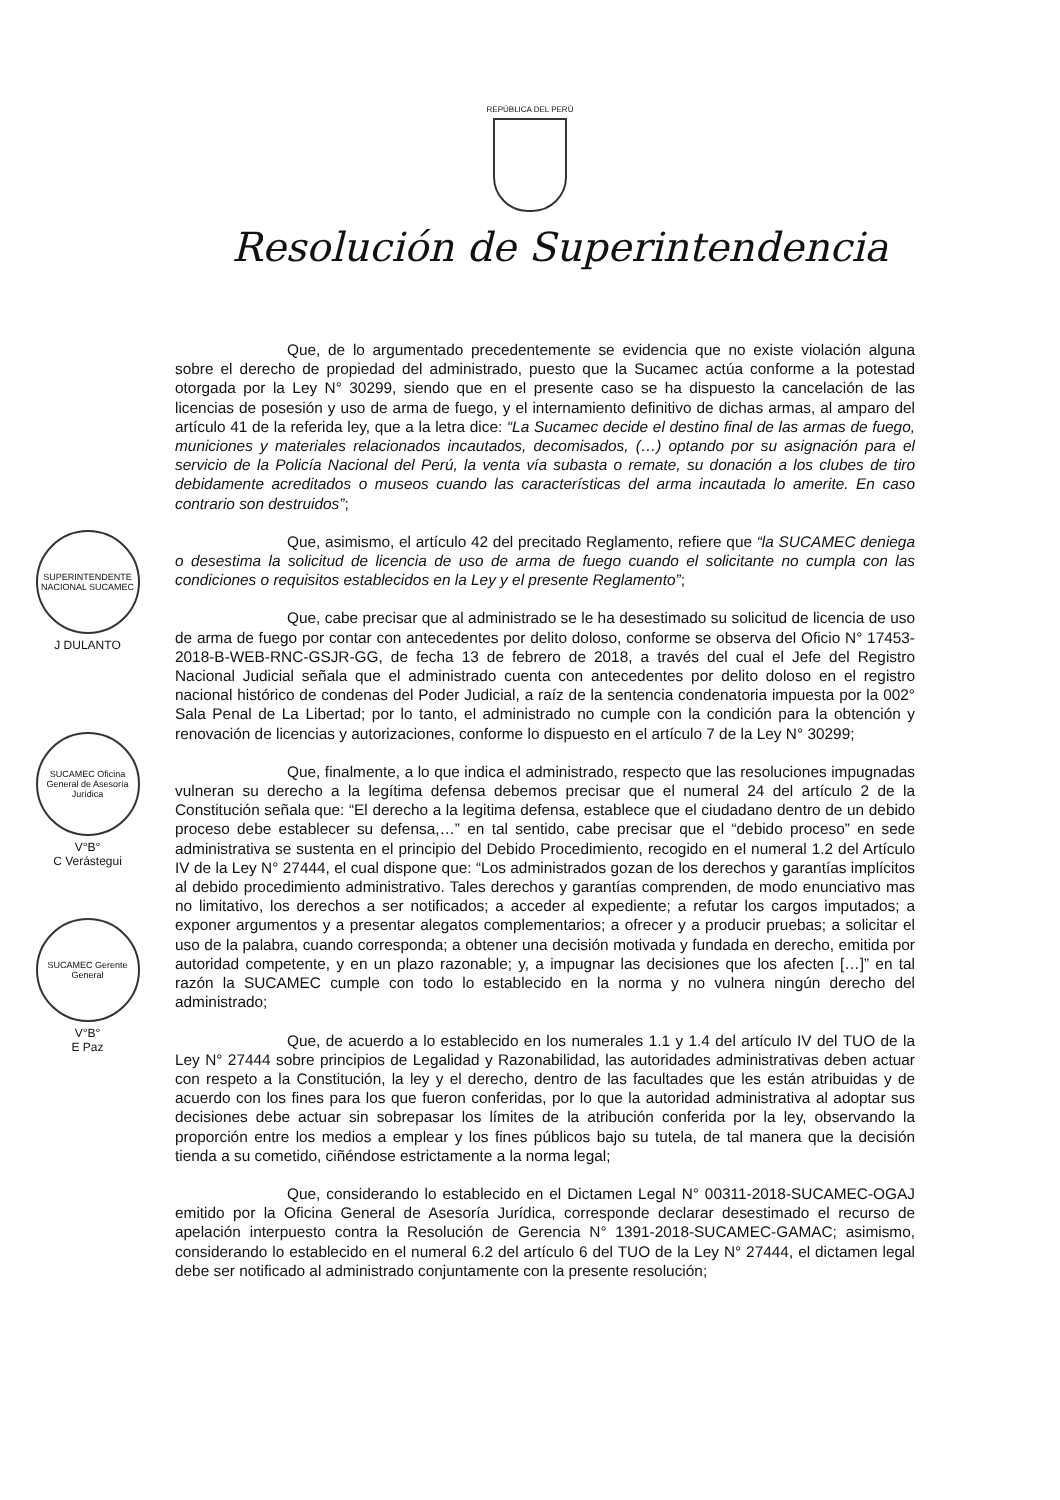REPÚBLICA DEL PERÚ
Resolución de Superintendencia
SUPERINTENDENTE NACIONAL SUCAMEC
J DULANTO
SUCAMEC Oficina General de Asesoría Jurídica
V°B°
C Verástegui
SUCAMEC Gerente General
V°B°
E Paz
Que, de lo argumentado precedentemente se evidencia que no existe violación alguna sobre el derecho de propiedad del administrado, puesto que la Sucamec actúa conforme a la potestad otorgada por la Ley N° 30299, siendo que en el presente caso se ha dispuesto la cancelación de las licencias de posesión y uso de arma de fuego, y el internamiento definitivo de dichas armas, al amparo del artículo 41 de la referida ley, que a la letra dice: “La Sucamec decide el destino final de las armas de fuego, municiones y materiales relacionados incautados, decomisados, (…) optando por su asignación para el servicio de la Policía Nacional del Perú, la venta vía subasta o remate, su donación a los clubes de tiro debidamente acreditados o museos cuando las características del arma incautada lo amerite. En caso contrario son destruidos”;
Que, asimismo, el artículo 42 del precitado Reglamento, refiere que “la SUCAMEC deniega o desestima la solicitud de licencia de uso de arma de fuego cuando el solicitante no cumpla con las condiciones o requisitos establecidos en la Ley y el presente Reglamento”;
Que, cabe precisar que al administrado se le ha desestimado su solicitud de licencia de uso de arma de fuego por contar con antecedentes por delito doloso, conforme se observa del Oficio N° 17453-2018-B-WEB-RNC-GSJR-GG, de fecha 13 de febrero de 2018, a través del cual el Jefe del Registro Nacional Judicial señala que el administrado cuenta con antecedentes por delito doloso en el registro nacional histórico de condenas del Poder Judicial, a raíz de la sentencia condenatoria impuesta por la 002° Sala Penal de La Libertad; por lo tanto, el administrado no cumple con la condición para la obtención y renovación de licencias y autorizaciones, conforme lo dispuesto en el artículo 7 de la Ley N° 30299;
Que, finalmente, a lo que indica el administrado, respecto que las resoluciones impugnadas vulneran su derecho a la legítima defensa debemos precisar que el numeral 24 del artículo 2 de la Constitución señala que: “El derecho a la legitima defensa, establece que el ciudadano dentro de un debido proceso debe establecer su defensa,…” en tal sentido, cabe precisar que el “debido proceso” en sede administrativa se sustenta en el principio del Debido Procedimiento, recogido en el numeral 1.2 del Artículo IV de la Ley N° 27444, el cual dispone que: “Los administrados gozan de los derechos y garantías implícitos al debido procedimiento administrativo. Tales derechos y garantías comprenden, de modo enunciativo mas no limitativo, los derechos a ser notificados; a acceder al expediente; a refutar los cargos imputados; a exponer argumentos y a presentar alegatos complementarios; a ofrecer y a producir pruebas; a solicitar el uso de la palabra, cuando corresponda; a obtener una decisión motivada y fundada en derecho, emitida por autoridad competente, y en un plazo razonable; y, a impugnar las decisiones que los afecten […]” en tal razón la SUCAMEC cumple con todo lo establecido en la norma y no vulnera ningún derecho del administrado;
Que, de acuerdo a lo establecido en los numerales 1.1 y 1.4 del artículo IV del TUO de la Ley N° 27444 sobre principios de Legalidad y Razonabilidad, las autoridades administrativas deben actuar con respeto a la Constitución, la ley y el derecho, dentro de las facultades que les están atribuidas y de acuerdo con los fines para los que fueron conferidas, por lo que la autoridad administrativa al adoptar sus decisiones debe actuar sin sobrepasar los límites de la atribución conferida por la ley, observando la proporción entre los medios a emplear y los fines públicos bajo su tutela, de tal manera que la decisión tienda a su cometido, ciñéndose estrictamente a la norma legal;
Que, considerando lo establecido en el Dictamen Legal N° 00311-2018-SUCAMEC-OGAJ emitido por la Oficina General de Asesoría Jurídica, corresponde declarar desestimado el recurso de apelación interpuesto contra la Resolución de Gerencia N° 1391-2018-SUCAMEC-GAMAC; asimismo, considerando lo establecido en el numeral 6.2 del artículo 6 del TUO de la Ley N° 27444, el dictamen legal debe ser notificado al administrado conjuntamente con la presente resolución;